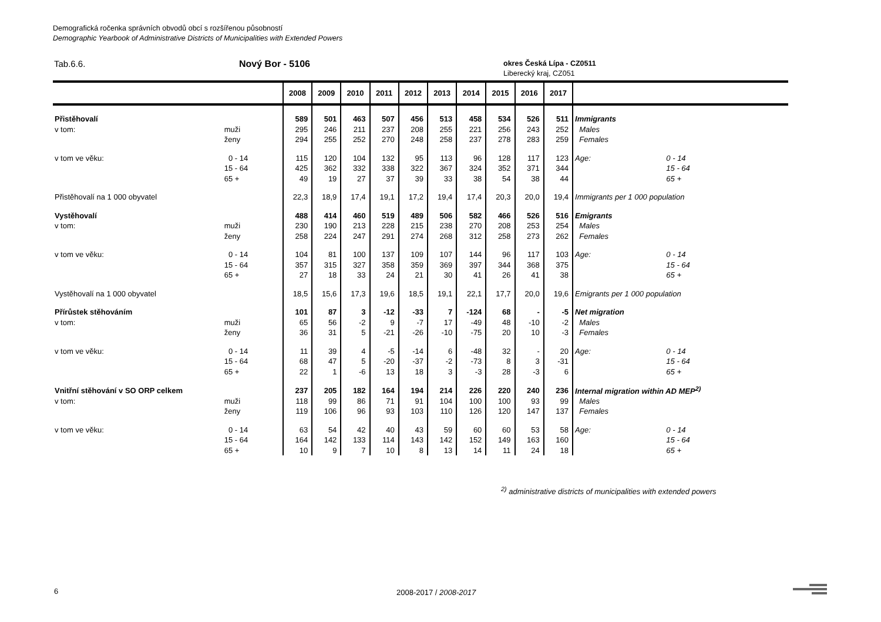Demografická ročenka správních obvodů obcí s rozšířenou působností
Demographic Yearbook of Administrative Districts of Municipalities with Extended Powers
Tab.6.6. Nový Bor - 5106
okres Česká Lípa - CZ0511
Liberecký kraj, CZ051
| | | 2008 | 2009 | 2010 | 2011 | 2012 | 2013 | 2014 | 2015 | 2016 | 2017 | | |
| --- | --- | --- | --- | --- | --- | --- | --- | --- | --- | --- | --- | --- | --- |
| Přistěhovalí | | 589 | 501 | 463 | 507 | 456 | 513 | 458 | 534 | 526 | 511 | Immigrants | |
| v tom: | muži | 295 | 246 | 211 | 237 | 208 | 255 | 221 | 256 | 243 | 252 | Males | |
| | ženy | 294 | 255 | 252 | 270 | 248 | 258 | 237 | 278 | 283 | 259 | Females | |
| v tom ve věku: | 0 - 14 | 115 | 120 | 104 | 132 | 95 | 113 | 96 | 128 | 117 | 123 | Age: | 0 - 14 |
| | 15 - 64 | 425 | 362 | 332 | 338 | 322 | 367 | 324 | 352 | 371 | 344 | | 15 - 64 |
| | 65 + | 49 | 19 | 27 | 37 | 39 | 33 | 38 | 54 | 38 | 44 | | 65 + |
| Přistěhovalí na 1 000 obyvatel | | 22,3 | 18,9 | 17,4 | 19,1 | 17,2 | 19,4 | 17,4 | 20,3 | 20,0 | 19,4 | Immigrants per 1 000 population | |
| Vystěhovalí | | 488 | 414 | 460 | 519 | 489 | 506 | 582 | 466 | 526 | 516 | Emigrants | |
| v tom: | muži | 230 | 190 | 213 | 228 | 215 | 238 | 270 | 208 | 253 | 254 | Males | |
| | ženy | 258 | 224 | 247 | 291 | 274 | 268 | 312 | 258 | 273 | 262 | Females | |
| v tom ve věku: | 0 - 14 | 104 | 81 | 100 | 137 | 109 | 107 | 144 | 96 | 117 | 103 | Age: | 0 - 14 |
| | 15 - 64 | 357 | 315 | 327 | 358 | 359 | 369 | 397 | 344 | 368 | 375 | | 15 - 64 |
| | 65 + | 27 | 18 | 33 | 24 | 21 | 30 | 41 | 26 | 41 | 38 | | 65 + |
| Vystěhovalí na 1 000 obyvatel | | 18,5 | 15,6 | 17,3 | 19,6 | 18,5 | 19,1 | 22,1 | 17,7 | 20,0 | 19,6 | Emigrants per 1 000 population | |
| Přírůstek stěhováním | | 101 | 87 | 3 | -12 | -33 | 7 | -124 | 68 | - | -5 | Net migration | |
| v tom: | muži | 65 | 56 | -2 | 9 | -7 | 17 | -49 | 48 | -10 | -2 | Males | |
| | ženy | 36 | 31 | 5 | -21 | -26 | -10 | -75 | 20 | 10 | -3 | Females | |
| v tom ve věku: | 0 - 14 | 11 | 39 | 4 | -5 | -14 | 6 | -48 | 32 | - | 20 | Age: | 0 - 14 |
| | 15 - 64 | 68 | 47 | 5 | -20 | -37 | -2 | -73 | 8 | 3 | -31 | | 15 - 64 |
| | 65 + | 22 | 1 | -6 | 13 | 18 | 3 | -3 | 28 | -3 | 6 | | 65 + |
| Vnitřní stěhování v SO ORP celkem | | 237 | 205 | 182 | 164 | 194 | 214 | 226 | 220 | 240 | 236 | Internal migration within AD MEP<sup>2)</sup> | |
| v tom: | muži | 118 | 99 | 86 | 71 | 91 | 104 | 100 | 100 | 93 | 99 | Males | |
| | ženy | 119 | 106 | 96 | 93 | 103 | 110 | 126 | 120 | 147 | 137 | Females | |
| v tom ve věku: | 0 - 14 | 63 | 54 | 42 | 40 | 43 | 59 | 60 | 60 | 53 | 58 | Age: | 0 - 14 |
| | 15 - 64 | 164 | 142 | 133 | 114 | 143 | 142 | 152 | 149 | 163 | 160 | | 15 - 64 |
| | 65 + | 10 | 9 | 7 | 10 | 8 | 13 | 14 | 11 | 24 | 18 | | 65 + |
<sup>2)</sup> administrative districts of municipalities with extended powers
6 2008-2017 / 2008-2017